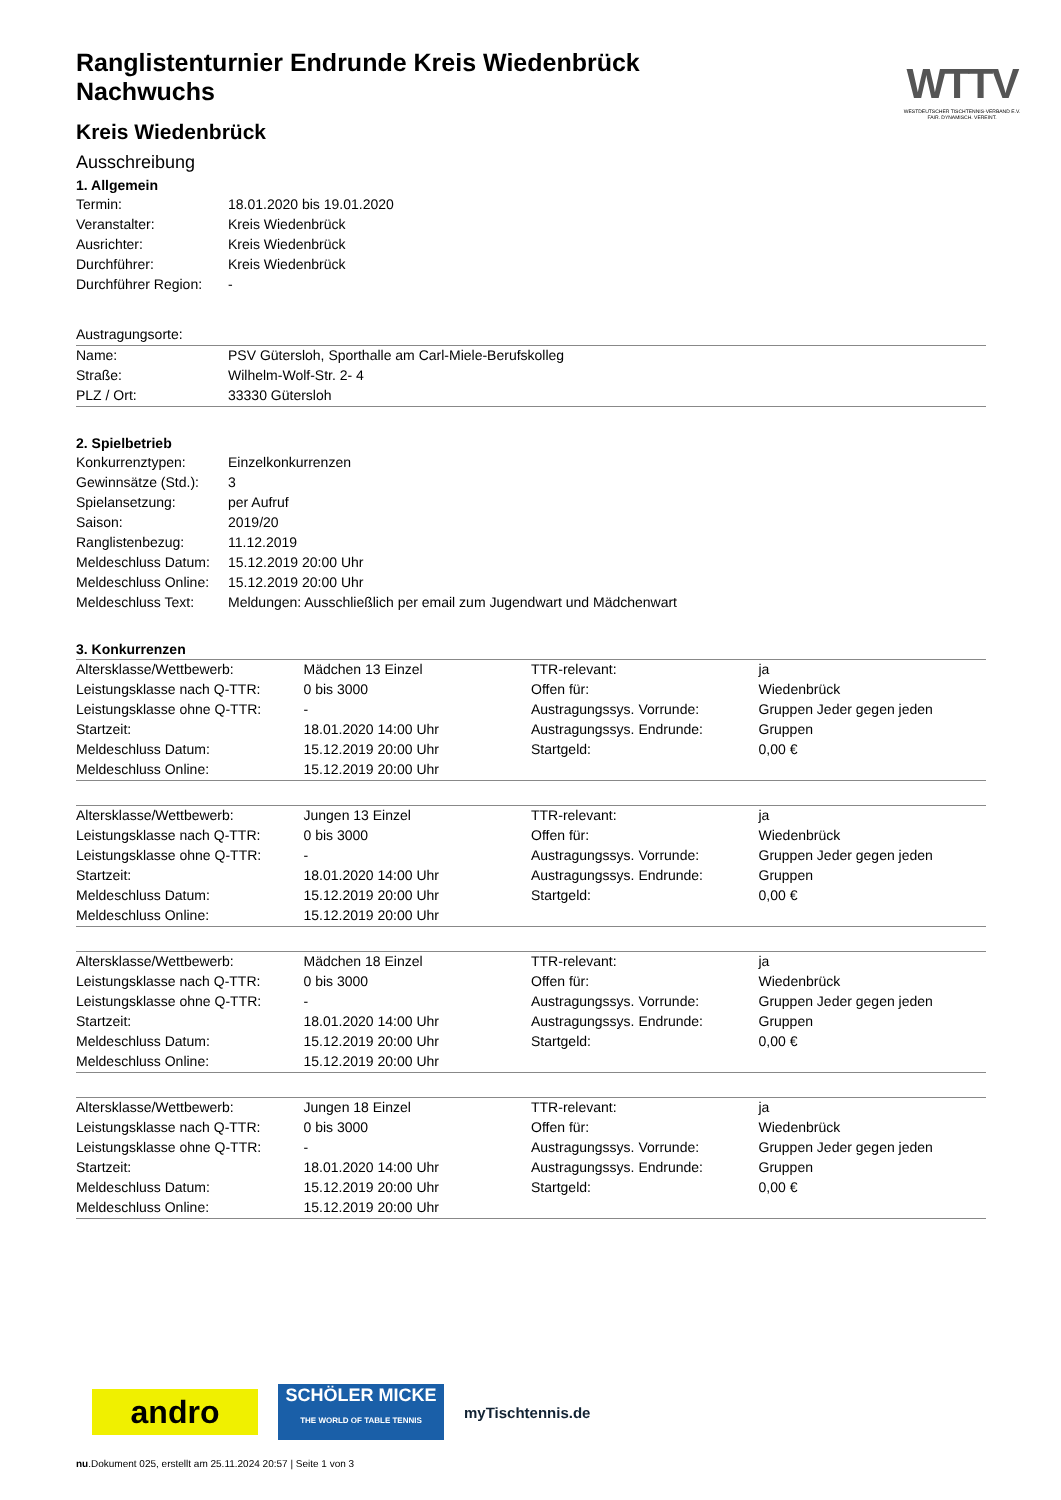WTTV
WESTDEUTSCHER TISCHTENNIS-VERBAND E.V.
FAIR. DYNAMISCH. VEREINT.
Ranglistenturnier Endrunde Kreis Wiedenbrück Nachwuchs
Kreis Wiedenbrück
Ausschreibung
1. Allgemein
| Termin: | 18.01.2020 bis 19.01.2020 |
| Veranstalter: | Kreis Wiedenbrück |
| Ausrichter: | Kreis Wiedenbrück |
| Durchführer: | Kreis Wiedenbrück |
| Durchführer Region: | - |
| Austragungsorte: | |
| Name: | PSV Gütersloh, Sporthalle am Carl-Miele-Berufskolleg |
| Straße: | Wilhelm-Wolf-Str. 2- 4 |
| PLZ / Ort: | 33330 Gütersloh |
2. Spielbetrieb
| Konkurrenztypen: | Einzelkonkurrenzen |
| Gewinnsätze (Std.): | 3 |
| Spielansetzung: | per Aufruf |
| Saison: | 2019/20 |
| Ranglistenbezug: | 11.12.2019 |
| Meldeschluss Datum: | 15.12.2019 20:00 Uhr |
| Meldeschluss Online: | 15.12.2019 20:00 Uhr |
| Meldeschluss Text: | Meldungen: Ausschließlich per email zum Jugendwart und Mädchenwart |
3. Konkurrenzen
| Altersklasse/Wettbewerb: | Mädchen 13 Einzel | TTR-relevant: | ja |
| Leistungsklasse nach Q-TTR: | 0 bis 3000 | Offen für: | Wiedenbrück |
| Leistungsklasse ohne Q-TTR: | - | Austragungssys. Vorrunde: | Gruppen Jeder gegen jeden |
| Startzeit: | 18.01.2020 14:00 Uhr | Austragungssys. Endrunde: | Gruppen |
| Meldeschluss Datum: | 15.12.2019 20:00 Uhr | Startgeld: | 0,00 € |
| Meldeschluss Online: | 15.12.2019 20:00 Uhr | | |
| Altersklasse/Wettbewerb: | Jungen 13 Einzel | TTR-relevant: | ja |
| Leistungsklasse nach Q-TTR: | 0 bis 3000 | Offen für: | Wiedenbrück |
| Leistungsklasse ohne Q-TTR: | - | Austragungssys. Vorrunde: | Gruppen Jeder gegen jeden |
| Startzeit: | 18.01.2020 14:00 Uhr | Austragungssys. Endrunde: | Gruppen |
| Meldeschluss Datum: | 15.12.2019 20:00 Uhr | Startgeld: | 0,00 € |
| Meldeschluss Online: | 15.12.2019 20:00 Uhr | | |
| Altersklasse/Wettbewerb: | Mädchen 18 Einzel | TTR-relevant: | ja |
| Leistungsklasse nach Q-TTR: | 0 bis 3000 | Offen für: | Wiedenbrück |
| Leistungsklasse ohne Q-TTR: | - | Austragungssys. Vorrunde: | Gruppen Jeder gegen jeden |
| Startzeit: | 18.01.2020 14:00 Uhr | Austragungssys. Endrunde: | Gruppen |
| Meldeschluss Datum: | 15.12.2019 20:00 Uhr | Startgeld: | 0,00 € |
| Meldeschluss Online: | 15.12.2019 20:00 Uhr | | |
| Altersklasse/Wettbewerb: | Jungen 18 Einzel | TTR-relevant: | ja |
| Leistungsklasse nach Q-TTR: | 0 bis 3000 | Offen für: | Wiedenbrück |
| Leistungsklasse ohne Q-TTR: | - | Austragungssys. Vorrunde: | Gruppen Jeder gegen jeden |
| Startzeit: | 18.01.2020 14:00 Uhr | Austragungssys. Endrunde: | Gruppen |
| Meldeschluss Datum: | 15.12.2019 20:00 Uhr | Startgeld: | 0,00 € |
| Meldeschluss Online: | 15.12.2019 20:00 Uhr | | |
andro
SCHÖLER MICKE
THE WORLD OF TABLE TENNIS
myTischtennis.de
nu.Dokument 025, erstellt am 25.11.2024 20:57 | Seite 1 von 3